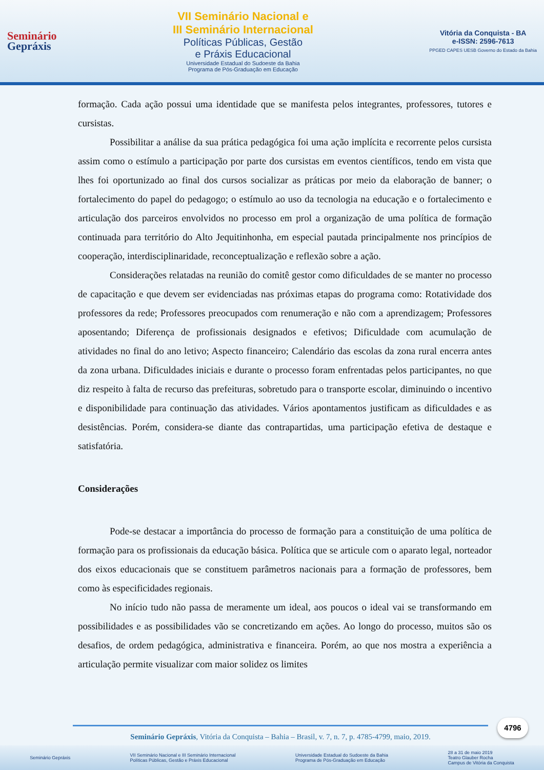Seminário
Gepráxis
VII Seminário Nacional e
III Seminário Internacional
Políticas Públicas, Gestão
e Práxis Educacional
Universidade Estadual do Sudoeste da Bahia
Programa de Pós-Graduação em Educação
Vitória da Conquista - BA
e-ISSN: 2596-7613
PPGED CAPES UESB Governo do Estado da Bahia
formação. Cada ação possui uma identidade que se manifesta pelos integrantes, professores, tutores e cursistas.
Possibilitar a análise da sua prática pedagógica foi uma ação implícita e recorrente pelos cursista assim como o estímulo a participação por parte dos cursistas em eventos científicos, tendo em vista que lhes foi oportunizado ao final dos cursos socializar as práticas por meio da elaboração de banner; o fortalecimento do papel do pedagogo; o estímulo ao uso da tecnologia na educação e o fortalecimento e articulação dos parceiros envolvidos no processo em prol a organização de uma política de formação continuada para território do Alto Jequitinhonha, em especial pautada principalmente nos princípios de cooperação, interdisciplinaridade, reconceptualização e reflexão sobre a ação.
Considerações relatadas na reunião do comitê gestor como dificuldades de se manter no processo de capacitação e que devem ser evidenciadas nas próximas etapas do programa como: Rotatividade dos professores da rede; Professores preocupados com renumeração e não com a aprendizagem; Professores aposentando; Diferença de profissionais designados e efetivos; Dificuldade com acumulação de atividades no final do ano letivo; Aspecto financeiro; Calendário das escolas da zona rural encerra antes da zona urbana. Dificuldades iniciais e durante o processo foram enfrentadas pelos participantes, no que diz respeito à falta de recurso das prefeituras, sobretudo para o transporte escolar, diminuindo o incentivo e disponibilidade para continuação das atividades. Vários apontamentos justificam as dificuldades e as desistências. Porém, considera-se diante das contrapartidas, uma participação efetiva de destaque e satisfatória.
Considerações
Pode-se destacar a importância do processo de formação para a constituição de uma política de formação para os profissionais da educação básica. Política que se articule com o aparato legal, norteador dos eixos educacionais que se constituem parâmetros nacionais para a formação de professores, bem como às especificidades regionais.
No início tudo não passa de meramente um ideal, aos poucos o ideal vai se transformando em possibilidades e as possibilidades vão se concretizando em ações. Ao longo do processo, muitos são os desafios, de ordem pedagógica, administrativa e financeira. Porém, ao que nos mostra a experiência a articulação permite visualizar com maior solidez os limites
4796
Seminário Gepráxis, Vitória da Conquista – Bahia – Brasil, v. 7, n. 7, p. 4785-4799, maio, 2019.
Seminário Gepráxis VII Seminário Nacional e III Seminário Internacional
Políticas Públicas, Gestão e Práxis Educacional Universidade Estadual do Sudoeste da Bahia
Programa de Pós-Graduação em Educação 28 a 31 de maio 2019
Teatro Glauber Rocha
Campus de Vitória da Conquista